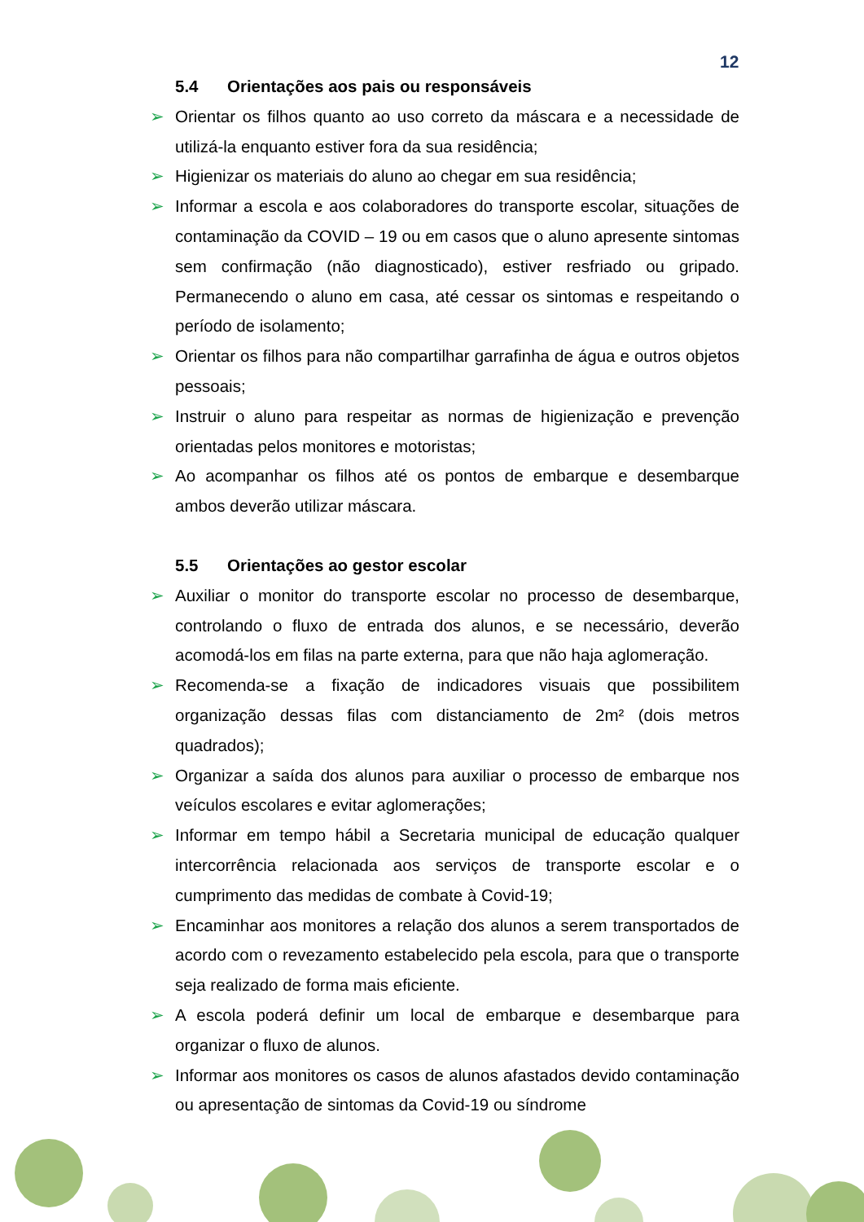12
5.4 Orientações aos pais ou responsáveis
➢ Orientar os filhos quanto ao uso correto da máscara e a necessidade de utilizá-la enquanto estiver fora da sua residência;
➢ Higienizar os materiais do aluno ao chegar em sua residência;
➢ Informar a escola e aos colaboradores do transporte escolar, situações de contaminação da COVID – 19 ou em casos que o aluno apresente sintomas sem confirmação (não diagnosticado), estiver resfriado ou gripado. Permanecendo o aluno em casa, até cessar os sintomas e respeitando o período de isolamento;
➢ Orientar os filhos para não compartilhar garrafinha de água e outros objetos pessoais;
➢ Instruir o aluno para respeitar as normas de higienização e prevenção orientadas pelos monitores e motoristas;
➢ Ao acompanhar os filhos até os pontos de embarque e desembarque ambos deverão utilizar máscara.
5.5 Orientações ao gestor escolar
➢ Auxiliar o monitor do transporte escolar no processo de desembarque, controlando o fluxo de entrada dos alunos, e se necessário, deverão acomodá-los em filas na parte externa, para que não haja aglomeração.
➢ Recomenda-se a fixação de indicadores visuais que possibilitem organização dessas filas com distanciamento de 2m² (dois metros quadrados);
➢ Organizar a saída dos alunos para auxiliar o processo de embarque nos veículos escolares e evitar aglomerações;
➢ Informar em tempo hábil a Secretaria municipal de educação qualquer intercorrência relacionada aos serviços de transporte escolar e o cumprimento das medidas de combate à Covid-19;
➢ Encaminhar aos monitores a relação dos alunos a serem transportados de acordo com o revezamento estabelecido pela escola, para que o transporte seja realizado de forma mais eficiente.
➢ A escola poderá definir um local de embarque e desembarque para organizar o fluxo de alunos.
➢ Informar aos monitores os casos de alunos afastados devido contaminação ou apresentação de sintomas da Covid-19 ou síndrome